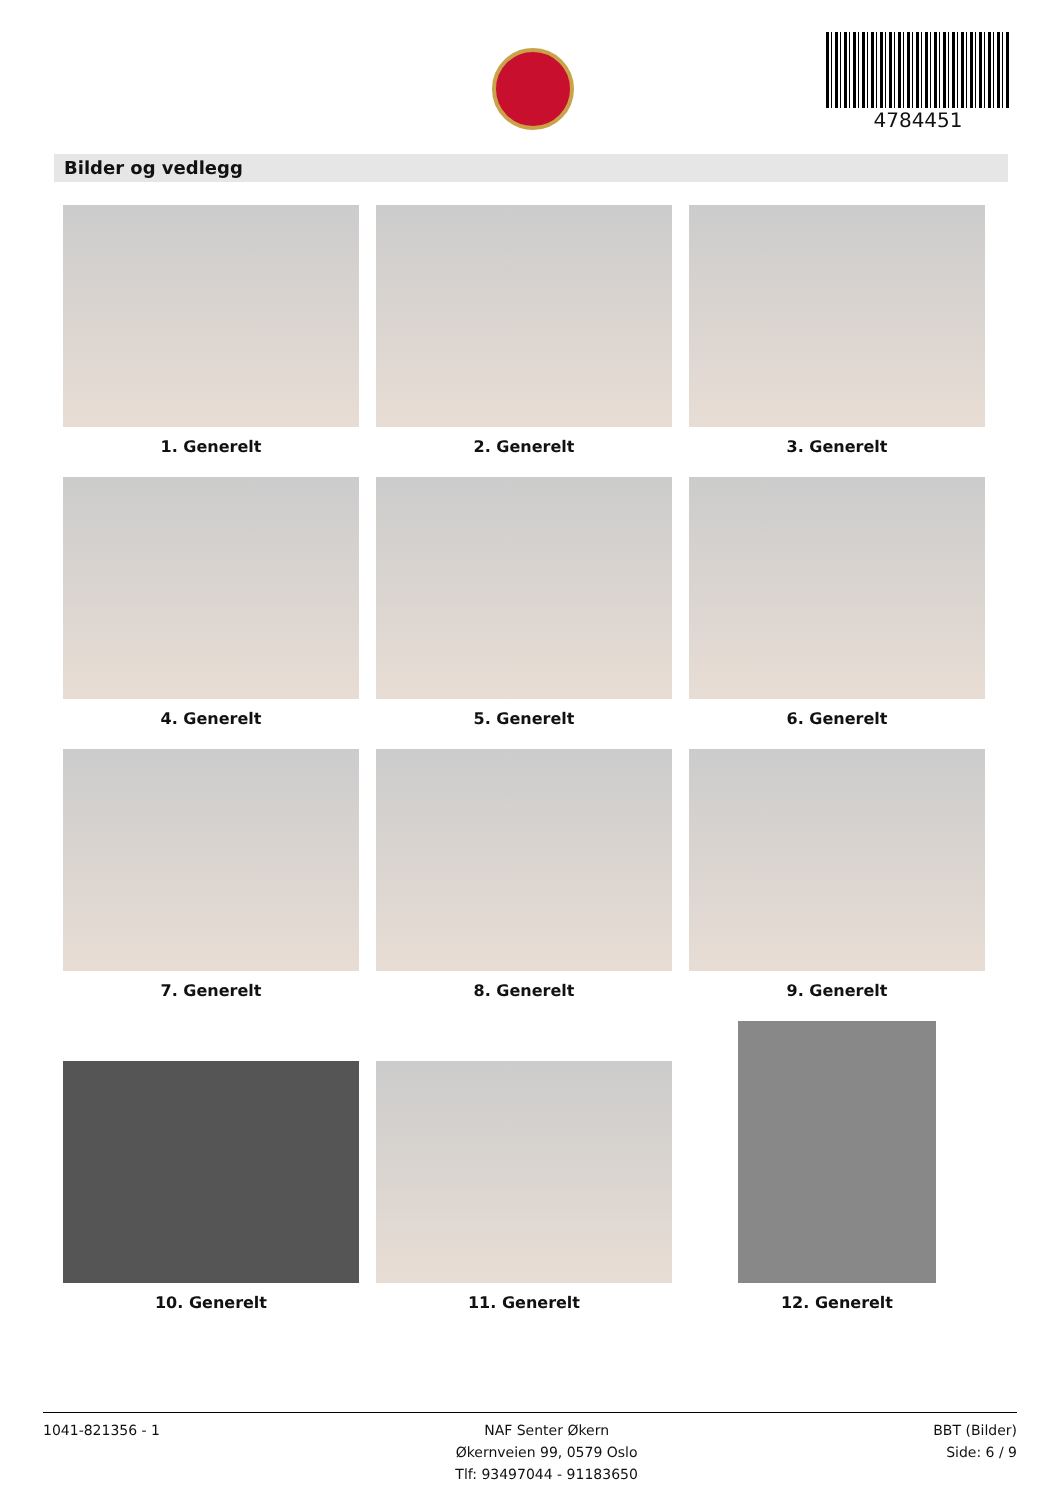4784451
Bilder og vedlegg
1. Generelt
2. Generelt
3. Generelt
4. Generelt
5. Generelt
6. Generelt
7. Generelt
8. Generelt
9. Generelt
10. Generelt
11. Generelt
12. Generelt
1041-821356 - 1 NAF Senter Økern
Økernveien 99, 0579 Oslo
Tlf: 93497044 - 91183650
BBT (Bilder)
Side: 6 / 9